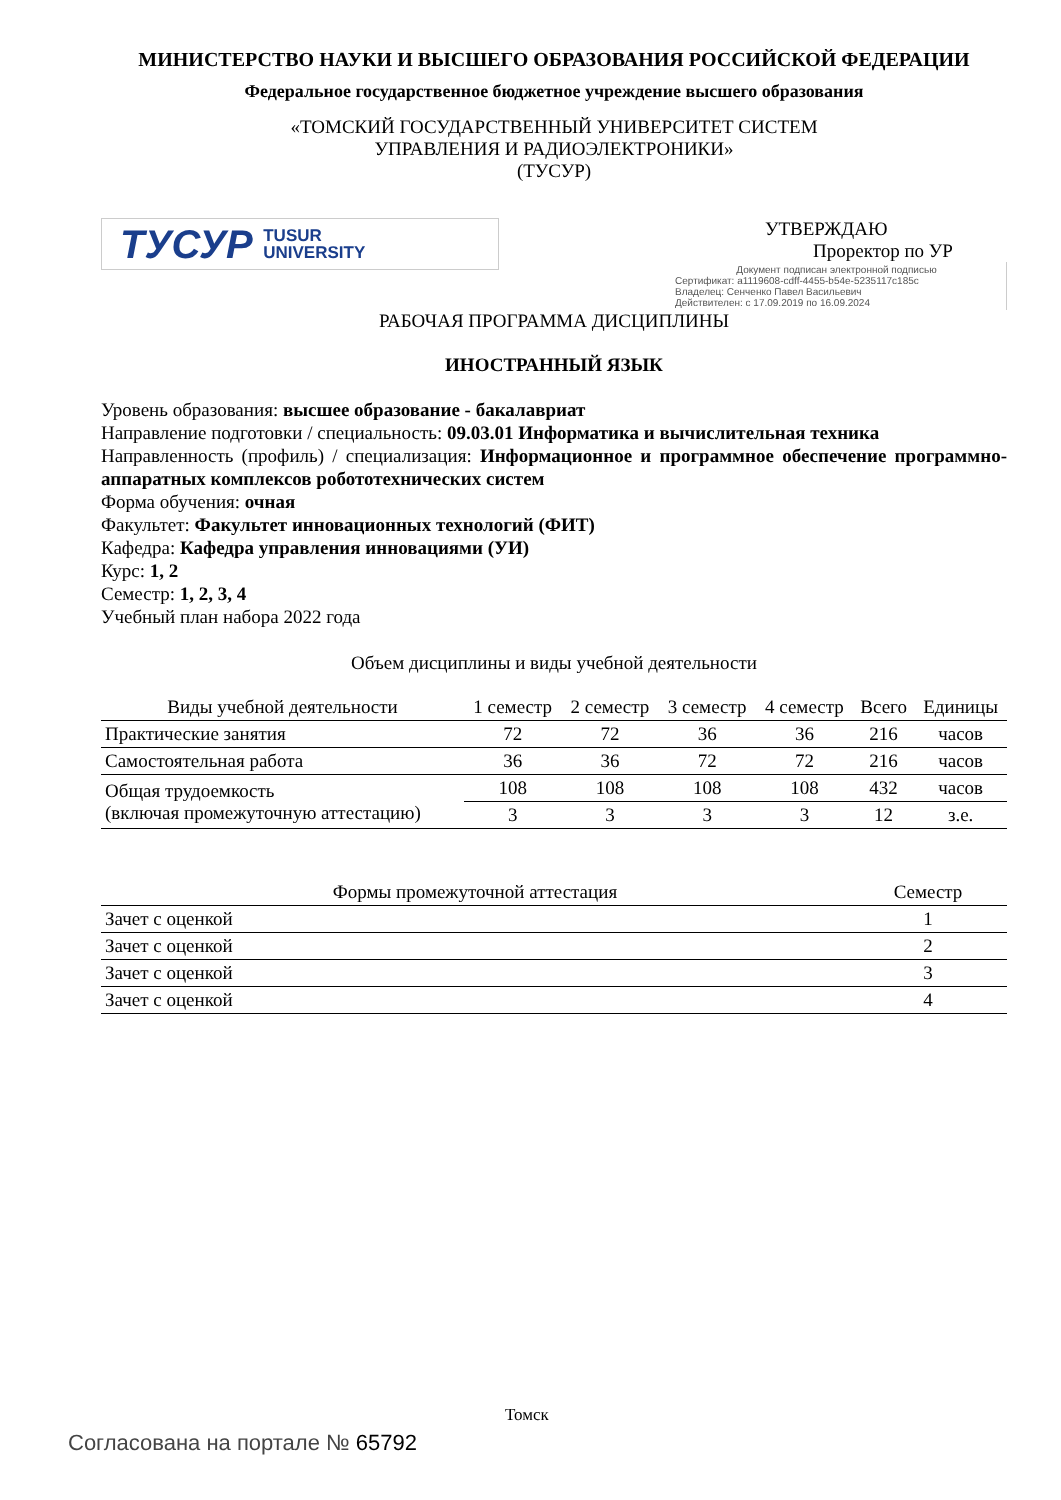МИНИСТЕРСТВО НАУКИ И ВЫСШЕГО ОБРАЗОВАНИЯ РОССИЙСКОЙ ФЕДЕРАЦИИ
Федеральное государственное бюджетное учреждение высшего образования
«ТОМСКИЙ ГОСУДАРСТВЕННЫЙ УНИВЕРСИТЕТ СИСТЕМ
УПРАВЛЕНИЯ И РАДИОЭЛЕКТРОНИКИ»
(ТУСУР)
ТУСУР TUSUR
UNIVERSITY
УТВЕРЖДАЮ
Проректор по УР
Документ подписан электронной подписью
Сертификат: a1119608-cdff-4455-b54e-5235117c185c
Владелец: Сенченко Павел Васильевич
Действителен: с 17.09.2019 по 16.09.2024
РАБОЧАЯ ПРОГРАММА ДИСЦИПЛИНЫ
ИНОСТРАННЫЙ ЯЗЫК
Уровень образования: высшее образование - бакалавриат
Направление подготовки / специальность: 09.03.01 Информатика и вычислительная техника
Направленность (профиль) / специализация: Информационное и программное обеспечение программно-аппаратных комплексов робототехнических систем
Форма обучения: очная
Факультет: Факультет инновационных технологий (ФИТ)
Кафедра: Кафедра управления инновациями (УИ)
Курс: 1, 2
Семестр: 1, 2, 3, 4
Учебный план набора 2022 года
Объем дисциплины и виды учебной деятельности
| Виды учебной деятельности | 1 семестр | 2 семестр | 3 семестр | 4 семестр | Всего | Единицы |
| --- | --- | --- | --- | --- | --- | --- |
| Практические занятия | 72 | 72 | 36 | 36 | 216 | часов |
| Самостоятельная работа | 36 | 36 | 72 | 72 | 216 | часов |
| Общая трудоемкость (включая промежуточную аттестацию) | 108 | 108 | 108 | 108 | 432 | часов |
| | 3 | 3 | 3 | 3 | 12 | з.е. |
| Формы промежуточной аттестация | Семестр |
| --- | --- |
| Зачет с оценкой | 1 |
| Зачет с оценкой | 2 |
| Зачет с оценкой | 3 |
| Зачет с оценкой | 4 |
Томск
Согласована на портале № 65792